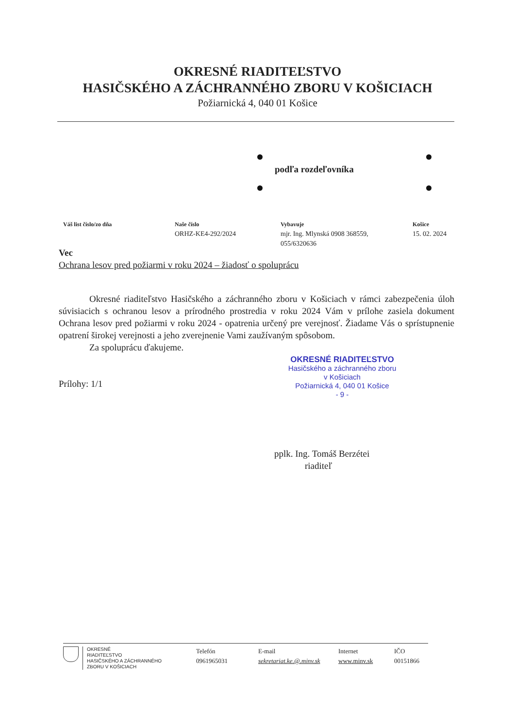OKRESNÉ RIADITEĽSTVO
HASIČSKÉHO A ZÁCHRANNÉHO ZBORU V KOŠICIACH
Požiarnická 4, 040 01 Košice
podľa rozdeľovníka
Váš list číslo/zo dňa Naše číslo
ORHZ-KE4-292/2024
Vybavuje
mjr. Ing. Mlynská 0908 368559,
055/6320636
Košice
15. 02. 2024
Vec
Ochrana lesov pred požiarmi v roku 2024 – žiadosť o spoluprácu
Okresné riaditeľstvo Hasičského a záchranného zboru v Košiciach v rámci zabezpečenia úloh súvisiacich s ochranou lesov a prírodného prostredia v roku 2024 Vám v prílohe zasiela dokument Ochrana lesov pred požiarmi v roku 2024 - opatrenia určený pre verejnosť. Žiadame Vás o sprístupnenie opatrení širokej verejnosti a jeho zverejnenie Vami zaužívaným spôsobom.
Za spoluprácu ďakujeme.
Prílohy: 1/1
OKRESNÉ RIADITEĽSTVO
Hasičského a záchranného zboru
v Košiciach
Požiarnická 4, 040 01 Košice
- 9 -
pplk. Ing. Tomáš Berzétei
riaditeľ
OKRESNÉ
RIADITEĽSTVO
HASIČSKÉHO A ZÁCHRANNÉHO
ZBORU V KOŠICIACH
Telefón
0961965031
E-mail
sekretariat.ke.@.minv.sk
Internet
www.minv.sk
IČO
00151866